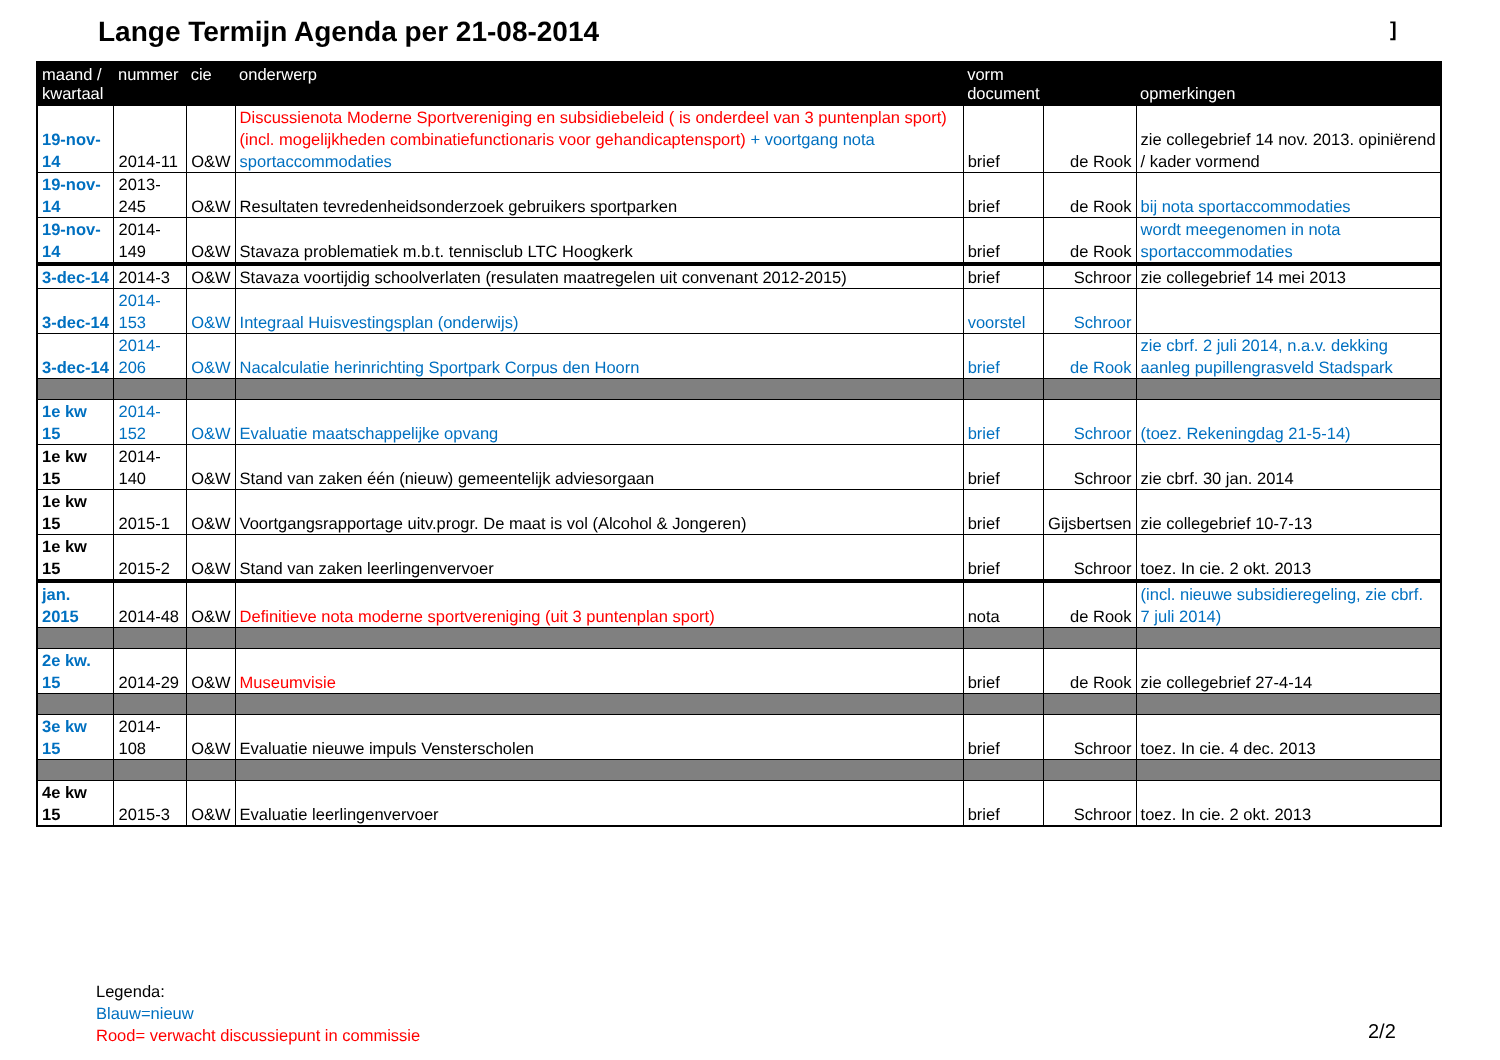Lange Termijn Agenda per 21-08-2014
]
| maand / kwartaal | nummer | cie | onderwerp | vorm document | | opmerkingen |
| --- | --- | --- | --- | --- | --- | --- |
| 19-nov-14 | 2014-11 | O&W | Discussienota Moderne Sportvereniging en subsidiebeleid ( is onderdeel van 3 puntenplan sport) (incl. mogelijkheden combinatiefunctionaris voor gehandicaptensport) + voortgang nota sportaccommodaties | brief | de Rook | zie collegebrief 14 nov. 2013. opiniërend / kader vormend |
| 19-nov-14 | 2013-245 | O&W | Resultaten tevredenheidsonderzoek gebruikers sportparken | brief | de Rook | bij nota sportaccommodaties |
| 19-nov-14 | 2014-149 | O&W | Stavaza problematiek m.b.t. tennisclub LTC Hoogkerk | brief | de Rook | wordt meegenomen in nota sportaccommodaties |
| 3-dec-14 | 2014-3 | O&W | Stavaza voortijdig schoolverlaten (resulaten maatregelen uit convenant 2012-2015) | brief | Schroor | zie collegebrief 14 mei 2013 |
| 3-dec-14 | 2014-153 | O&W | Integraal Huisvestingsplan (onderwijs) | voorstel | Schroor | |
| 3-dec-14 | 2014-206 | O&W | Nacalculatie herinrichting Sportpark Corpus den Hoorn | brief | de Rook | zie cbrf. 2 juli 2014, n.a.v. dekking aanleg pupillengrasveld Stadspark |
| 1e kw 15 | 2014-152 | O&W | Evaluatie maatschappelijke opvang | brief | Schroor | (toez. Rekeningdag 21-5-14) |
| 1e kw 15 | 2014-140 | O&W | Stand van zaken één (nieuw) gemeentelijk adviesorgaan | brief | Schroor | zie cbrf. 30 jan. 2014 |
| 1e kw 15 | 2015-1 | O&W | Voortgangsrapportage uitv.progr. De maat is vol (Alcohol & Jongeren) | brief | Gijsbertsen | zie collegebrief 10-7-13 |
| 1e kw 15 | 2015-2 | O&W | Stand van zaken leerlingenvervoer | brief | Schroor | toez. In cie. 2 okt. 2013 |
| jan. 2015 | 2014-48 | O&W | Definitieve nota moderne sportvereniging (uit 3 puntenplan sport) | nota | de Rook | (incl. nieuwe subsidieregeling, zie cbrf. 7 juli 2014) |
| 2e kw. 15 | 2014-29 | O&W | Museumvisie | brief | de Rook | zie collegebrief 27-4-14 |
| 3e kw 15 | 2014-108 | O&W | Evaluatie nieuwe impuls Vensterscholen | brief | Schroor | toez. In cie. 4 dec. 2013 |
| 4e kw 15 | 2015-3 | O&W | Evaluatie leerlingenvervoer | brief | Schroor | toez. In cie. 2 okt. 2013 |
Legenda:
Blauw=nieuw
Rood= verwacht discussiepunt in commissie
2/2